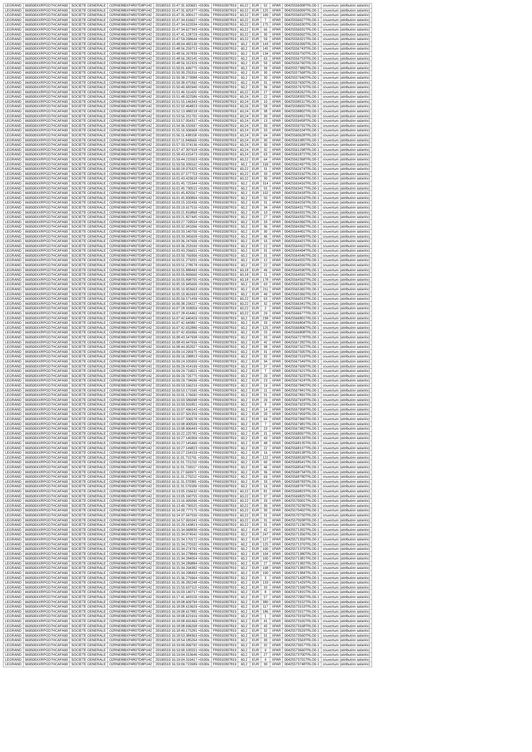| LEGRAND | 969500XXRPGD7HCAFA90 | SOCIETE GENERALE | O2RNE8IBXP4R0TD8PU42 | 20190510 15:47:31.920601 +0100s | FR0010307819 | 60,22 | EUR | 52 | XPAR | 00425556008TRLO0-1 | couverture (attribution salariée) |
| LEGRAND | 969500XXRPGD7HCAFA90 | SOCIETE GENERALE | O2RNE8IBXP4R0TD8PU42 | 20190510 15:47:31.925377 +0100s | FR0010307819 | 60,22 | EUR | 125 | XPAR | 00425556009TRLO0-1 | couverture (attribution salariée) |
| LEGRAND | 969500XXRPGD7HCAFA90 | SOCIETE GENERALE | O2RNE8IBXP4R0TD8PU42 | 20190510 15:47:31.930127 +0100s | FR0010307819 | 60,22 | EUR | 100 | XPAR | 00425556010TRLO0-1 | couverture (attribution salariée) |
| LEGRAND | 969500XXRPGD7HCAFA90 | SOCIETE GENERALE | O2RNE8IBXP4R0TD8PU42 | 20190510 15:47:34.616627 +0100s | FR0010307819 | 60,22 | EUR | 7 | XPAR | 00425556027TRLO0-1 | couverture (attribution salariée) |
| LEGRAND | 969500XXRPGD7HCAFA90 | SOCIETE GENERALE | O2RNE8IBXP4R0TD8PU42 | 20190510 15:47:34.622034 +0100s | FR0010307819 | 60,22 | EUR | 175 | XPAR | 00425556030TRLO0-1 | couverture (attribution salariée) |
| LEGRAND | 969500XXRPGD7HCAFA90 | SOCIETE GENERALE | O2RNE8IBXP4R0TD8PU42 | 20190510 15:47:34.627343 +0100s | FR0010307819 | 60,22 | EUR | 66 | XPAR | 00425556031TRLO0-1 | couverture (attribution salariée) |
| LEGRAND | 969500XXRPGD7HCAFA90 | SOCIETE GENERALE | O2RNE8IBXP4R0TD8PU42 | 20190510 15:47:41.128729 +0100s | FR0010307819 | 60,22 | EUR | 30 | XPAR | 00425556092TRLO0-1 | couverture (attribution salariée) |
| LEGRAND | 969500XXRPGD7HCAFA90 | SOCIETE GENERALE | O2RNE8IBXP4R0TD8PU42 | 20190510 15:47:59.268644 +0100s | FR0010307819 | 60,22 | EUR | 59 | XPAR | 00425556321TRLO0-1 | couverture (attribution salariée) |
| LEGRAND | 969500XXRPGD7HCAFA90 | SOCIETE GENERALE | O2RNE8IBXP4R0TD8PU42 | 20190510 15:48:04.482130 +0100s | FR0010307819 | 60,2 | EUR | 143 | XPAR | 00425556399TRLO0-1 | couverture (attribution salariée) |
| LEGRAND | 969500XXRPGD7HCAFA90 | SOCIETE GENERALE | O2RNE8IBXP4R0TD8PU42 | 20190510 15:48:56.259713 +0100s | FR0010307819 | 60,2 | EUR | 145 | XPAR | 00425556743TRLO0-1 | couverture (attribution salariée) |
| LEGRAND | 969500XXRPGD7HCAFA90 | SOCIETE GENERALE | O2RNE8IBXP4R0TD8PU42 | 20190510 15:48:56.267839 +0100s | FR0010307819 | 60,2 | EUR | 134 | XPAR | 00425556750TRLO0-1 | couverture (attribution salariée) |
| LEGRAND | 969500XXRPGD7HCAFA90 | SOCIETE GENERALE | O2RNE8IBXP4R0TD8PU42 | 20190510 15:48:56.282145 +0100s | FR0010307819 | 60,2 | EUR | 63 | XPAR | 00425556753TRLO0-1 | couverture (attribution salariée) |
| LEGRAND | 969500XXRPGD7HCAFA90 | SOCIETE GENERALE | O2RNE8IBXP4R0TD8PU42 | 20190510 15:48:56.312329 +0100s | FR0010307819 | 60,2 | EUR | 50 | XPAR | 00425556760TRLO0-1 | couverture (attribution salariée) |
| LEGRAND | 969500XXRPGD7HCAFA90 | SOCIETE GENERALE | O2RNE8IBXP4R0TD8PU42 | 20190510 15:50:01.699775 +0100s | FR0010307819 | 60,2 | EUR | 39 | XPAR | 00425557389TRLO0-1 | couverture (attribution salariée) |
| LEGRAND | 969500XXRPGD7HCAFA90 | SOCIETE GENERALE | O2RNE8IBXP4R0TD8PU42 | 20190510 15:50:30.255316 +0100s | FR0010307819 | 60,2 | EUR | 30 | XPAR | 00425557568TRLO0-1 | couverture (attribution salariée) |
| LEGRAND | 969500XXRPGD7HCAFA90 | SOCIETE GENERALE | O2RNE8IBXP4R0TD8PU42 | 20190510 15:50:38.273088 +0100s | FR0010307819 | 60,2 | EUR | 30 | XPAR | 00425557640TRLO0-1 | couverture (attribution salariée) |
| LEGRAND | 969500XXRPGD7HCAFA90 | SOCIETE GENERALE | O2RNE8IBXP4R0TD8PU42 | 20190510 15:50:38.975392 +0100s | FR0010307819 | 60,2 | EUR | 31 | XPAR | 00425557650TRLO0-1 | couverture (attribution salariée) |
| LEGRAND | 969500XXRPGD7HCAFA90 | SOCIETE GENERALE | O2RNE8IBXP4R0TD8PU42 | 20190510 15:50:40.682940 +0100s | FR0010307819 | 60,2 | EUR | 36 | XPAR | 00425557676TRLO0-1 | couverture (attribution salariée) |
| LEGRAND | 969500XXRPGD7HCAFA90 | SOCIETE GENERALE | O2RNE8IBXP4R0TD8PU42 | 20190510 15:51:46.111429 +0100s | FR0010307819 | 60,22 | EUR | 27 | XPAR | 00425558262TRLO0-1 | couverture (attribution salariée) |
| LEGRAND | 969500XXRPGD7HCAFA90 | SOCIETE GENERALE | O2RNE8IBXP4R0TD8PU42 | 20190510 15:51:48.022586 +0100s | FR0010307819 | 60,24 | EUR | 22 | XPAR | 00425558355TRLO0-1 | couverture (attribution salariée) |
| LEGRAND | 969500XXRPGD7HCAFA90 | SOCIETE GENERALE | O2RNE8IBXP4R0TD8PU42 | 20190510 15:51:55.146343 +0100s | FR0010307819 | 60,24 | EUR | 10 | XPAR | 00425558511TRLO0-1 | couverture (attribution salariée) |
| LEGRAND | 969500XXRPGD7HCAFA90 | SOCIETE GENERALE | O2RNE8IBXP4R0TD8PU42 | 20190510 15:52:02.464823 +0100s | FR0010307819 | 60,26 | EUR | 58 | XPAR | 00425558655TRLO0-1 | couverture (attribution salariée) |
| LEGRAND | 969500XXRPGD7HCAFA90 | SOCIETE GENERALE | O2RNE8IBXP4R0TD8PU42 | 20190510 15:52:13.988218 +0100s | FR0010307819 | 60,24 | EUR | 38 | XPAR | 00425558802TRLO0-1 | couverture (attribution salariée) |
| LEGRAND | 969500XXRPGD7HCAFA90 | SOCIETE GENERALE | O2RNE8IBXP4R0TD8PU42 | 20190510 15:53:56.251702 +0100s | FR0010307819 | 60,24 | EUR | 30 | XPAR | 00425559451TRLO0-1 | couverture (attribution salariée) |
| LEGRAND | 969500XXRPGD7HCAFA90 | SOCIETE GENERALE | O2RNE8IBXP4R0TD8PU42 | 20190510 15:53:57.054317 +0100s | FR0010307819 | 60,24 | EUR | 13 | XPAR | 00425559458TRLO0-1 | couverture (attribution salariée) |
| LEGRAND | 969500XXRPGD7HCAFA90 | SOCIETE GENERALE | O2RNE8IBXP4R0TD8PU42 | 20190510 15:54:36.532697 +0100s | FR0010307819 | 60,24 | EUR | 30 | XPAR | 00425559791TRLO0-1 | couverture (attribution salariée) |
| LEGRAND | 969500XXRPGD7HCAFA90 | SOCIETE GENERALE | O2RNE8IBXP4R0TD8PU42 | 20190510 15:55:16.506968 +0100s | FR0010307819 | 60,24 | EUR | 33 | XPAR | 00425560104TRLO0-1 | couverture (attribution salariée) |
| LEGRAND | 969500XXRPGD7HCAFA90 | SOCIETE GENERALE | O2RNE8IBXP4R0TD8PU42 | 20190510 15:56:11.438158 +0100s | FR0010307819 | 60,24 | EUR | 64 | XPAR | 00425560628TRLO0-1 | couverture (attribution salariée) |
| LEGRAND | 969500XXRPGD7HCAFA90 | SOCIETE GENERALE | O2RNE8IBXP4R0TD8PU42 | 20190510 15:57:11.840669 +0100s | FR0010307819 | 60,24 | EUR | 30 | XPAR | 00425561085TRLO0-1 | couverture (attribution salariée) |
| LEGRAND | 969500XXRPGD7HCAFA90 | SOCIETE GENERALE | O2RNE8IBXP4R0TD8PU42 | 20190510 15:57:33.374136 +0100s | FR0010307819 | 60,24 | EUR | 30 | XPAR | 00425561189TRLO0-1 | couverture (attribution salariée) |
| LEGRAND | 969500XXRPGD7HCAFA90 | SOCIETE GENERALE | O2RNE8IBXP4R0TD8PU42 | 20190510 15:57:47.397918 +0100s | FR0010307819 | 60,24 | EUR | 32 | XPAR | 00425561298TRLO0-1 | couverture (attribution salariée) |
| LEGRAND | 969500XXRPGD7HCAFA90 | SOCIETE GENERALE | O2RNE8IBXP4R0TD8PU42 | 20190510 15:58:43.615473 +0100s | FR0010307819 | 60,24 | EUR | 63 | XPAR | 00425561872TRLO0-1 | couverture (attribution salariée) |
| LEGRAND | 969500XXRPGD7HCAFA90 | SOCIETE GENERALE | O2RNE8IBXP4R0TD8PU42 | 20190510 15:59:44.215503 +0100s | FR0010307819 | 60,22 | EUR | 64 | XPAR | 00425562368TRLO0-1 | couverture (attribution salariée) |
| LEGRAND | 969500XXRPGD7HCAFA90 | SOCIETE GENERALE | O2RNE8IBXP4R0TD8PU42 | 20190510 15:59:59.339162 +0100s | FR0010307819 | 60,2 | EUR | 199 | XPAR | 00425562497TRLO0-1 | couverture (attribution salariée) |
| LEGRAND | 969500XXRPGD7HCAFA90 | SOCIETE GENERALE | O2RNE8IBXP4R0TD8PU42 | 20190510 16:00:18.076325 +0100s | FR0010307819 | 60,22 | EUR | 31 | XPAR | 00425562674TRLO0-1 | couverture (attribution salariée) |
| LEGRAND | 969500XXRPGD7HCAFA90 | SOCIETE GENERALE | O2RNE8IBXP4R0TD8PU42 | 20190510 16:01:07.577753 +0100s | FR0010307819 | 60,22 | EUR | 33 | XPAR | 00425563192TRLO0-1 | couverture (attribution salariée) |
| LEGRAND | 969500XXRPGD7HCAFA90 | SOCIETE GENERALE | O2RNE8IBXP4R0TD8PU42 | 20190510 16:01:43.423618 +0100s | FR0010307819 | 60,22 | EUR | 30 | XPAR | 00425563404TRLO0-1 | couverture (attribution salariée) |
| LEGRAND | 969500XXRPGD7HCAFA90 | SOCIETE GENERALE | O2RNE8IBXP4R0TD8PU42 | 20190510 16:01:45.725344 +0100s | FR0010307819 | 60,2 | EUR | 314 | XPAR | 00425563416TRLO0-1 | couverture (attribution salariée) |
| LEGRAND | 969500XXRPGD7HCAFA90 | SOCIETE GENERALE | O2RNE8IBXP4R0TD8PU42 | 20190510 16:01:45.730515 +0100s | FR0010307819 | 60,2 | EUR | 55 | XPAR | 00425563417TRLO0-1 | couverture (attribution salariée) |
| LEGRAND | 969500XXRPGD7HCAFA90 | SOCIETE GENERALE | O2RNE8IBXP4R0TD8PU42 | 20190510 16:01:45.825567 +0100s | FR0010307819 | 60,2 | EUR | 102 | XPAR | 00425563418TRLO0-1 | couverture (attribution salariée) |
| LEGRAND | 969500XXRPGD7HCAFA90 | SOCIETE GENERALE | O2RNE8IBXP4R0TD8PU42 | 20190510 16:01:45.830804 +0100s | FR0010307819 | 60,2 | EUR | 50 | XPAR | 00425563419TRLO0-1 | couverture (attribution salariée) |
| LEGRAND | 969500XXRPGD7HCAFA90 | SOCIETE GENERALE | O2RNE8IBXP4R0TD8PU42 | 20190510 16:03:15.102436 +0100s | FR0010307819 | 60,2 | EUR | 31 | XPAR | 00425564259TRLO0-1 | couverture (attribution salariée) |
| LEGRAND | 969500XXRPGD7HCAFA90 | SOCIETE GENERALE | O2RNE8IBXP4R0TD8PU42 | 20190510 16:03:19.917516 +0100s | FR0010307819 | 60,2 | EUR | 34 | XPAR | 00425564317TRLO0-1 | couverture (attribution salariée) |
| LEGRAND | 969500XXRPGD7HCAFA90 | SOCIETE GENERALE | O2RNE8IBXP4R0TD8PU42 | 20190510 16:03:21.819868 +0100s | FR0010307819 | 60,2 | EUR | 10 | XPAR | 00425564331TRLO0-1 | couverture (attribution salariée) |
| LEGRAND | 969500XXRPGD7HCAFA90 | SOCIETE GENERALE | O2RNE8IBXP4R0TD8PU42 | 20190510 16:03:21.827445 +0100s | FR0010307819 | 60,2 | EUR | 27 | XPAR | 00425564332TRLO0-1 | couverture (attribution salariée) |
| LEGRAND | 969500XXRPGD7HCAFA90 | SOCIETE GENERALE | O2RNE8IBXP4R0TD8PU42 | 20190510 16:03:27.729554 +0100s | FR0010307819 | 60,2 | EUR | 33 | XPAR | 00425564366TRLO0-1 | couverture (attribution salariée) |
| LEGRAND | 969500XXRPGD7HCAFA90 | SOCIETE GENERALE | O2RNE8IBXP4R0TD8PU42 | 20190510 16:03:32.041096 +0100s | FR0010307819 | 60,2 | EUR | 36 | XPAR | 00425564392TRLO0-1 | couverture (attribution salariée) |
| LEGRAND | 969500XXRPGD7HCAFA90 | SOCIETE GENERALE | O2RNE8IBXP4R0TD8PU42 | 20190510 16:03:33.140700 +0100s | FR0010307819 | 60,2 | EUR | 30 | XPAR | 00425564401TRLO0-1 | couverture (attribution salariée) |
| LEGRAND | 969500XXRPGD7HCAFA90 | SOCIETE GENERALE | O2RNE8IBXP4R0TD8PU42 | 20190510 16:03:33.345658 +0100s | FR0010307819 | 60,2 | EUR | 46 | XPAR | 00425564409TRLO0-1 | couverture (attribution salariée) |
| LEGRAND | 969500XXRPGD7HCAFA90 | SOCIETE GENERALE | O2RNE8IBXP4R0TD8PU42 | 20190510 16:03:36.247606 +0100s | FR0010307819 | 60,2 | EUR | 16 | XPAR | 00425564421TRLO0-1 | couverture (attribution salariée) |
| LEGRAND | 969500XXRPGD7HCAFA90 | SOCIETE GENERALE | O2RNE8IBXP4R0TD8PU42 | 20190510 16:03:36.253160 +0100s | FR0010307819 | 60,2 | EUR | 22 | XPAR | 00425564422TRLO0-1 | couverture (attribution salariée) |
| LEGRAND | 969500XXRPGD7HCAFA90 | SOCIETE GENERALE | O2RNE8IBXP4R0TD8PU42 | 20190510 16:03:43.256651 +0100s | FR0010307819 | 60,2 | EUR | 31 | XPAR | 00425564494TRLO0-1 | couverture (attribution salariée) |
| LEGRAND | 969500XXRPGD7HCAFA90 | SOCIETE GENERALE | O2RNE8IBXP4R0TD8PU42 | 20190510 16:03:50.769306 +0100s | FR0010307819 | 60,2 | EUR | 31 | XPAR | 00425564546TRLO0-1 | couverture (attribution salariée) |
| LEGRAND | 969500XXRPGD7HCAFA90 | SOCIETE GENERALE | O2RNE8IBXP4R0TD8PU42 | 20190510 16:03:51.273201 +0100s | FR0010307819 | 60,2 | EUR | 12 | XPAR | 00425564555TRLO0-1 | couverture (attribution salariée) |
| LEGRAND | 969500XXRPGD7HCAFA90 | SOCIETE GENERALE | O2RNE8IBXP4R0TD8PU42 | 20190510 16:03:51.278578 +0100s | FR0010307819 | 60,2 | EUR | 22 | XPAR | 00425564556TRLO0-1 | couverture (attribution salariée) |
| LEGRAND | 969500XXRPGD7HCAFA90 | SOCIETE GENERALE | O2RNE8IBXP4R0TD8PU42 | 20190510 16:03:55.888493 +0100s | FR0010307819 | 60,18 | EUR | 49 | XPAR | 00425564590TRLO0-1 | couverture (attribution salariée) |
| LEGRAND | 969500XXRPGD7HCAFA90 | SOCIETE GENERALE | O2RNE8IBXP4R0TD8PU42 | 20190510 16:03:55.893660 +0100s | FR0010307819 | 60,18 | EUR | 11 | XPAR | 00425564591TRLO0-1 | couverture (attribution salariée) |
| LEGRAND | 969500XXRPGD7HCAFA90 | SOCIETE GENERALE | O2RNE8IBXP4R0TD8PU42 | 20190510 16:03:55.898705 +0100s | FR0010307819 | 60,18 | EUR | 178 | XPAR | 00425564592TRLO0-1 | couverture (attribution salariée) |
| LEGRAND | 969500XXRPGD7HCAFA90 | SOCIETE GENERALE | O2RNE8IBXP4R0TD8PU42 | 20190510 16:05:10.945606 +0100s | FR0010307819 | 60,2 | EUR | 63 | XPAR | 00425565363TRLO0-1 | couverture (attribution salariée) |
| LEGRAND | 969500XXRPGD7HCAFA90 | SOCIETE GENERALE | O2RNE8IBXP4R0TD8PU42 | 20190510 16:05:10.953663 +0100s | FR0010307819 | 60,2 | EUR | 211 | XPAR | 00425565365TRLO0-1 | couverture (attribution salariée) |
| LEGRAND | 969500XXRPGD7HCAFA90 | SOCIETE GENERALE | O2RNE8IBXP4R0TD8PU42 | 20190510 16:05:10.961693 +0100s | FR0010307819 | 60,2 | EUR | 49 | XPAR | 00425565366TRLO0-1 | couverture (attribution salariée) |
| LEGRAND | 969500XXRPGD7HCAFA90 | SOCIETE GENERALE | O2RNE8IBXP4R0TD8PU42 | 20190510 16:05:59.571439 +0100s | FR0010307819 | 60,22 | EUR | 63 | XPAR | 00425566013TRLO0-1 | couverture (attribution salariée) |
| LEGRAND | 969500XXRPGD7HCAFA90 | SOCIETE GENERALE | O2RNE8IBXP4R0TD8PU42 | 20190510 16:06:38.234227 +0100s | FR0010307819 | 60,22 | EUR | 32 | XPAR | 00425566341TRLO0-1 | couverture (attribution salariée) |
| LEGRAND | 969500XXRPGD7HCAFA90 | SOCIETE GENERALE | O2RNE8IBXP4R0TD8PU42 | 20190510 16:07:28.318059 +0100s | FR0010307819 | 60,22 | EUR | 2 | XPAR | 00425566673TRLO0-1 | couverture (attribution salariée) |
| LEGRAND | 969500XXRPGD7HCAFA90 | SOCIETE GENERALE | O2RNE8IBXP4R0TD8PU42 | 20190510 16:07:28.414461 +0100s | FR0010307819 | 60,22 | EUR | 29 | XPAR | 00425566677TRLO0-1 | couverture (attribution salariée) |
| LEGRAND | 969500XXRPGD7HCAFA90 | SOCIETE GENERALE | O2RNE8IBXP4R0TD8PU42 | 20190510 16:07:42.640429 +0100s | FR0010307819 | 60,2 | EUR | 238 | XPAR | 00425566801TRLO0-1 | couverture (attribution salariée) |
| LEGRAND | 969500XXRPGD7HCAFA90 | SOCIETE GENERALE | O2RNE8IBXP4R0TD8PU42 | 20190510 16:07:42.645867 +0100s | FR0010307819 | 60,2 | EUR | 33 | XPAR | 00425566804TRLO0-1 | couverture (attribution salariée) |
| LEGRAND | 969500XXRPGD7HCAFA90 | SOCIETE GENERALE | O2RNE8IBXP4R0TD8PU42 | 20190510 16:07:42.652880 +0100s | FR0010307819 | 60,2 | EUR | 125 | XPAR | 00425566806TRLO0-1 | couverture (attribution salariée) |
| LEGRAND | 969500XXRPGD7HCAFA90 | SOCIETE GENERALE | O2RNE8IBXP4R0TD8PU42 | 20190510 16:07:42.659366 +0100s | FR0010307819 | 60,2 | EUR | 25 | XPAR | 00425566808TRLO0-1 | couverture (attribution salariée) |
| LEGRAND | 969500XXRPGD7HCAFA90 | SOCIETE GENERALE | O2RNE8IBXP4R0TD8PU42 | 20190510 16:08:43.547938 +0100s | FR0010307819 | 60,2 | EUR | 33 | XPAR | 00425567278TRLO0-1 | couverture (attribution salariée) |
| LEGRAND | 969500XXRPGD7HCAFA90 | SOCIETE GENERALE | O2RNE8IBXP4R0TD8PU42 | 20190510 16:08:43.647656 +0100s | FR0010307819 | 60,2 | EUR | 42 | XPAR | 00425567282TRLO0-1 | couverture (attribution salariée) |
| LEGRAND | 969500XXRPGD7HCAFA90 | SOCIETE GENERALE | O2RNE8IBXP4R0TD8PU42 | 20190510 16:08:44.952027 +0100s | FR0010307819 | 60,2 | EUR | 38 | XPAR | 00425567322TRLO0-1 | couverture (attribution salariée) |
| LEGRAND | 969500XXRPGD7HCAFA90 | SOCIETE GENERALE | O2RNE8IBXP4R0TD8PU42 | 20190510 16:09:14.295975 +0100s | FR0010307819 | 60,2 | EUR | 31 | XPAR | 00425567505TRLO0-1 | couverture (attribution salariée) |
| LEGRAND | 969500XXRPGD7HCAFA90 | SOCIETE GENERALE | O2RNE8IBXP4R0TD8PU42 | 20190510 16:09:16.298813 +0100s | FR0010307819 | 60,2 | EUR | 32 | XPAR | 00425567519TRLO0-1 | couverture (attribution salariée) |
| LEGRAND | 969500XXRPGD7HCAFA90 | SOCIETE GENERALE | O2RNE8IBXP4R0TD8PU42 | 20190510 16:09:24.105950 +0100s | FR0010307819 | 60,2 | EUR | 34 | XPAR | 00425567549TRLO0-1 | couverture (attribution salariée) |
| LEGRAND | 969500XXRPGD7HCAFA90 | SOCIETE GENERALE | O2RNE8IBXP4R0TD8PU42 | 20190510 16:09:29.414199 +0100s | FR0010307819 | 60,2 | EUR | 37 | XPAR | 00425567609TRLO0-1 | couverture (attribution salariée) |
| LEGRAND | 969500XXRPGD7HCAFA90 | SOCIETE GENERALE | O2RNE8IBXP4R0TD8PU42 | 20190510 16:09:29.719021 +0100s | FR0010307819 | 60,2 | EUR | 7 | XPAR | 00425567621TRLO0-1 | couverture (attribution salariée) |
| LEGRAND | 969500XXRPGD7HCAFA90 | SOCIETE GENERALE | O2RNE8IBXP4R0TD8PU42 | 20190510 16:09:29.726775 +0100s | FR0010307819 | 60,2 | EUR | 20 | XPAR | 00425567623TRLO0-1 | couverture (attribution salariée) |
| LEGRAND | 969500XXRPGD7HCAFA90 | SOCIETE GENERALE | O2RNE8IBXP4R0TD8PU42 | 20190510 16:09:29.734696 +0100s | FR0010307819 | 60,2 | EUR | 23 | XPAR | 00425567624TRLO0-1 | couverture (attribution salariée) |
| LEGRAND | 969500XXRPGD7HCAFA90 | SOCIETE GENERALE | O2RNE8IBXP4R0TD8PU42 | 20190510 16:09:53.166219 +0100s | FR0010307819 | 60,2 | EUR | 19 | XPAR | 00425567840TRLO0-1 | couverture (attribution salariée) |
| LEGRAND | 969500XXRPGD7HCAFA90 | SOCIETE GENERALE | O2RNE8IBXP4R0TD8PU42 | 20190510 16:09:53.171595 +0100s | FR0010307819 | 60,2 | EUR | 11 | XPAR | 00425567841TRLO0-1 | couverture (attribution salariée) |
| LEGRAND | 969500XXRPGD7HCAFA90 | SOCIETE GENERALE | O2RNE8IBXP4R0TD8PU42 | 20190510 16:10:01.176692 +0100s | FR0010307819 | 60,2 | EUR | 31 | XPAR | 00425567891TRLO0-1 | couverture (attribution salariée) |
| LEGRAND | 969500XXRPGD7HCAFA90 | SOCIETE GENERALE | O2RNE8IBXP4R0TD8PU42 | 20190510 16:10:03.586098 +0100s | FR0010307819 | 60,2 | EUR | 29 | XPAR | 00425567918TRLO0-1 | couverture (attribution salariée) |
| LEGRAND | 969500XXRPGD7HCAFA90 | SOCIETE GENERALE | O2RNE8IBXP4R0TD8PU42 | 20190510 16:10:03.591851 +0100s | FR0010307819 | 60,2 | EUR | 8 | XPAR | 00425567923TRLO0-1 | couverture (attribution salariée) |
| LEGRAND | 969500XXRPGD7HCAFA90 | SOCIETE GENERALE | O2RNE8IBXP4R0TD8PU42 | 20190510 16:10:07.496143 +0100s | FR0010307819 | 60,2 | EUR | 14 | XPAR | 00425567958TRLO0-1 | couverture (attribution salariée) |
| LEGRAND | 969500XXRPGD7HCAFA90 | SOCIETE GENERALE | O2RNE8IBXP4R0TD8PU42 | 20190510 16:10:07.501359 +0100s | FR0010307819 | 60,2 | EUR | 20 | XPAR | 00425567959TRLO0-1 | couverture (attribution salariée) |
| LEGRAND | 969500XXRPGD7HCAFA90 | SOCIETE GENERALE | O2RNE8IBXP4R0TD8PU42 | 20190510 16:10:07.506578 +0100s | FR0010307819 | 60,2 | EUR | 64 | XPAR | 00425567960TRLO0-1 | couverture (attribution salariée) |
| LEGRAND | 969500XXRPGD7HCAFA90 | SOCIETE GENERALE | O2RNE8IBXP4R0TD8PU42 | 20190510 16:10:08.900509 +0100s | FR0010307819 | 60,2 | EUR | 7 | XPAR | 00425567981TRLO0-1 | couverture (attribution salariée) |
| LEGRAND | 969500XXRPGD7HCAFA90 | SOCIETE GENERALE | O2RNE8IBXP4R0TD8PU42 | 20190510 16:10:08.906443 +0100s | FR0010307819 | 60,2 | EUR | 23 | XPAR | 00425567982TRLO0-1 | couverture (attribution salariée) |
| LEGRAND | 969500XXRPGD7HCAFA90 | SOCIETE GENERALE | O2RNE8IBXP4R0TD8PU42 | 20190510 16:10:22.225781 +0100s | FR0010307819 | 60,2 | EUR | 31 | XPAR | 00425568097TRLO0-1 | couverture (attribution salariée) |
| LEGRAND | 969500XXRPGD7HCAFA90 | SOCIETE GENERALE | O2RNE8IBXP4R0TD8PU42 | 20190510 16:10:27.140309 +0100s | FR0010307819 | 60,2 | EUR | 43 | XPAR | 00425568133TRLO0-1 | couverture (attribution salariée) |
| LEGRAND | 969500XXRPGD7HCAFA90 | SOCIETE GENERALE | O2RNE8IBXP4R0TD8PU42 | 20190510 16:10:27.145460 +0100s | FR0010307819 | 60,2 | EUR | 48 | XPAR | 00425568135TRLO0-1 | couverture (attribution salariée) |
| LEGRAND | 969500XXRPGD7HCAFA90 | SOCIETE GENERALE | O2RNE8IBXP4R0TD8PU42 | 20190510 16:10:27.149823 +0100s | FR0010307819 | 60,2 | EUR | 22 | XPAR | 00425568137TRLO0-1 | couverture (attribution salariée) |
| LEGRAND | 969500XXRPGD7HCAFA90 | SOCIETE GENERALE | O2RNE8IBXP4R0TD8PU42 | 20190510 16:10:27.154159 +0100s | FR0010307819 | 60,2 | EUR | 16 | XPAR | 00425568138TRLO0-1 | couverture (attribution salariée) |
| LEGRAND | 969500XXRPGD7HCAFA90 | SOCIETE GENERALE | O2RNE8IBXP4R0TD8PU42 | 20190510 16:11:01.715791 +0100s | FR0010307819 | 60,2 | EUR | 122 | XPAR | 00425568539TRLO0-1 | couverture (attribution salariée) |
| LEGRAND | 969500XXRPGD7HCAFA90 | SOCIETE GENERALE | O2RNE8IBXP4R0TD8PU42 | 20190510 16:11:01.721210 +0100s | FR0010307819 | 60,2 | EUR | 60 | XPAR | 00425568541TRLO0-1 | couverture (attribution salariée) |
| LEGRAND | 969500XXRPGD7HCAFA90 | SOCIETE GENERALE | O2RNE8IBXP4R0TD8PU42 | 20190510 16:11:01.726517 +0100s | FR0010307819 | 60,2 | EUR | 46 | XPAR | 00425568542TRLO0-1 | couverture (attribution salariée) |
| LEGRAND | 969500XXRPGD7HCAFA90 | SOCIETE GENERALE | O2RNE8IBXP4R0TD8PU42 | 20190510 16:11:27.660971 +0100s | FR0010307819 | 60,2 | EUR | 36 | XPAR | 00425568734TRLO0-1 | couverture (attribution salariée) |
| LEGRAND | 969500XXRPGD7HCAFA90 | SOCIETE GENERALE | O2RNE8IBXP4R0TD8PU42 | 20190510 16:11:31.270212 +0100s | FR0010307819 | 60,2 | EUR | 69 | XPAR | 00425568780TRLO0-1 | couverture (attribution salariée) |
| LEGRAND | 969500XXRPGD7HCAFA90 | SOCIETE GENERALE | O2RNE8IBXP4R0TD8PU42 | 20190510 16:11:31.370381 +0100s | FR0010307819 | 60,2 | EUR | 33 | XPAR | 00425568783TRLO0-1 | couverture (attribution salariée) |
| LEGRAND | 969500XXRPGD7HCAFA90 | SOCIETE GENERALE | O2RNE8IBXP4R0TD8PU42 | 20190510 16:11:31.570189 +0100s | FR0010307819 | 60,2 | EUR | 16 | XPAR | 00425568787TRLO0-1 | couverture (attribution salariée) |
| LEGRAND | 969500XXRPGD7HCAFA90 | SOCIETE GENERALE | O2RNE8IBXP4R0TD8PU42 | 20190510 16:13:05.156632 +0100s | FR0010307819 | 60,22 | EUR | 81 | XPAR | 00425569823TRLO0-1 | couverture (attribution salariée) |
| LEGRAND | 969500XXRPGD7HCAFA90 | SOCIETE GENERALE | O2RNE8IBXP4R0TD8PU42 | 20190510 16:13:05.160755 +0100s | FR0010307819 | 60,22 | EUR | 37 | XPAR | 00425569825TRLO0-1 | couverture (attribution salariée) |
| LEGRAND | 969500XXRPGD7HCAFA90 | SOCIETE GENERALE | O2RNE8IBXP4R0TD8PU42 | 20190510 16:13:16.995096 +0100s | FR0010307819 | 60,22 | EUR | 33 | XPAR | 00425570001TRLO0-1 | couverture (attribution salariée) |
| LEGRAND | 969500XXRPGD7HCAFA90 | SOCIETE GENERALE | O2RNE8IBXP4R0TD8PU42 | 20190510 16:13:40.736525 +0100s | FR0010307819 | 60,22 | EUR | 30 | XPAR | 00425570239TRLO0-1 | couverture (attribution salariée) |
| LEGRAND | 969500XXRPGD7HCAFA90 | SOCIETE GENERALE | O2RNE8IBXP4R0TD8PU42 | 20190510 16:14:00.777175 +0100s | FR0010307819 | 60,22 | EUR | 30 | XPAR | 00425570402TRLO0-1 | couverture (attribution salariée) |
| LEGRAND | 969500XXRPGD7HCAFA90 | SOCIETE GENERALE | O2RNE8IBXP4R0TD8PU42 | 20190510 16:14:37.547550 +0100s | FR0010307819 | 60,22 | EUR | 31 | XPAR | 00425570750TRLO0-1 | couverture (attribution salariée) |
| LEGRAND | 969500XXRPGD7HCAFA90 | SOCIETE GENERALE | O2RNE8IBXP4R0TD8PU42 | 20190510 16:14:57.991041 +0100s | FR0010307819 | 60,22 | EUR | 31 | XPAR | 00425570938TRLO0-1 | couverture (attribution salariée) |
| LEGRAND | 969500XXRPGD7HCAFA90 | SOCIETE GENERALE | O2RNE8IBXP4R0TD8PU42 | 20190510 16:15:20.143813 +0100s | FR0010307819 | 60,22 | EUR | 31 | XPAR | 00425571236TRLO0-1 | couverture (attribution salariée) |
| LEGRAND | 969500XXRPGD7HCAFA90 | SOCIETE GENERALE | O2RNE8IBXP4R0TD8PU42 | 20190510 16:15:34.068830 +0100s | FR0010307819 | 60,2 | EUR | 42 | XPAR | 00425571355TRLO0-1 | couverture (attribution salariée) |
| LEGRAND | 969500XXRPGD7HCAFA90 | SOCIETE GENERALE | O2RNE8IBXP4R0TD8PU42 | 20190510 16:15:34.074542 +0100s | FR0010307819 | 60,2 | EUR | 247 | XPAR | 00425571356TRLO0-1 | couverture (attribution salariée) |
| LEGRAND | 969500XXRPGD7HCAFA90 | SOCIETE GENERALE | O2RNE8IBXP4R0TD8PU42 | 20190510 16:15:34.170172 +0100s | FR0010307819 | 60,2 | EUR | 127 | XPAR | 00425571359TRLO0-1 | couverture (attribution salariée) |
| LEGRAND | 969500XXRPGD7HCAFA90 | SOCIETE GENERALE | O2RNE8IBXP4R0TD8PU42 | 20190510 16:15:34.270102 +0100s | FR0010307819 | 60,2 | EUR | 125 | XPAR | 00425571376TRLO0-1 | couverture (attribution salariée) |
| LEGRAND | 969500XXRPGD7HCAFA90 | SOCIETE GENERALE | O2RNE8IBXP4R0TD8PU42 | 20190510 16:15:34.274791 +0100s | FR0010307819 | 60,2 | EUR | 100 | XPAR | 00425571379TRLO0-1 | couverture (attribution salariée) |
| LEGRAND | 969500XXRPGD7HCAFA90 | SOCIETE GENERALE | O2RNE8IBXP4R0TD8PU42 | 20190510 16:15:34.278849 +0100s | FR0010307819 | 60,2 | EUR | 104 | XPAR | 00425571380TRLO0-1 | couverture (attribution salariée) |
| LEGRAND | 969500XXRPGD7HCAFA90 | SOCIETE GENERALE | O2RNE8IBXP4R0TD8PU42 | 20190510 16:15:34.284054 +0100s | FR0010307819 | 60,2 | EUR | 100 | XPAR | 00425571381TRLO0-1 | couverture (attribution salariée) |
| LEGRAND | 969500XXRPGD7HCAFA90 | SOCIETE GENERALE | O2RNE8IBXP4R0TD8PU42 | 20190510 16:15:34.289884 +0100s | FR0010307819 | 60,2 | EUR | 27 | XPAR | 00425571382TRLO0-1 | couverture (attribution salariée) |
| LEGRAND | 969500XXRPGD7HCAFA90 | SOCIETE GENERALE | O2RNE8IBXP4R0TD8PU42 | 20190510 16:15:34.294382 +0100s | FR0010307819 | 60,2 | EUR | 198 | XPAR | 00425571383TRLO0-1 | couverture (attribution salariée) |
| LEGRAND | 969500XXRPGD7HCAFA90 | SOCIETE GENERALE | O2RNE8IBXP4R0TD8PU42 | 20190510 16:15:34.298493 +0100s | FR0010307819 | 60,2 | EUR | 100 | XPAR | 00425571384TRLO0-1 | couverture (attribution salariée) |
| LEGRAND | 969500XXRPGD7HCAFA90 | SOCIETE GENERALE | O2RNE8IBXP4R0TD8PU42 | 20190510 16:15:36.276964 +0100s | FR0010307819 | 60,2 | EUR | 3 | XPAR | 00425571428TRLO0-1 | couverture (attribution salariée) |
| LEGRAND | 969500XXRPGD7HCAFA90 | SOCIETE GENERALE | O2RNE8IBXP4R0TD8PU42 | 20190510 16:15:36.282248 +0100s | FR0010307819 | 60,2 | EUR | 133 | XPAR | 00425571429TRLO0-1 | couverture (attribution salariée) |
| LEGRAND | 969500XXRPGD7HCAFA90 | SOCIETE GENERALE | O2RNE8IBXP4R0TD8PU42 | 20190510 16:15:50.637113 +0100s | FR0010307819 | 60,2 | EUR | 33 | XPAR | 00425571599TRLO0-1 | couverture (attribution salariée) |
| LEGRAND | 969500XXRPGD7HCAFA90 | SOCIETE GENERALE | O2RNE8IBXP4R0TD8PU42 | 20190510 16:16:03.140717 +0100s | FR0010307819 | 60,2 | EUR | 8 | XPAR | 00425571815TRLO0-1 | couverture (attribution salariée) |
| LEGRAND | 969500XXRPGD7HCAFA90 | SOCIETE GENERALE | O2RNE8IBXP4R0TD8PU42 | 20190510 16:17:41.943150 +0100s | FR0010307819 | 60,2 | EUR | 57 | XPAR | 00425572902TRLO0-1 | couverture (attribution salariée) |
| LEGRAND | 969500XXRPGD7HCAFA90 | SOCIETE GENERALE | O2RNE8IBXP4R0TD8PU42 | 20190510 16:18:08.609794 +0100s | FR0010307819 | 60,2 | EUR | 380 | XPAR | 00425573152TRLO0-1 | couverture (attribution salariée) |
| LEGRAND | 969500XXRPGD7HCAFA90 | SOCIETE GENERALE | O2RNE8IBXP4R0TD8PU42 | 20190510 16:18:08.613629 +0100s | FR0010307819 | 60,2 | EUR | 117 | XPAR | 00425573153TRLO0-1 | couverture (attribution salariée) |
| LEGRAND | 969500XXRPGD7HCAFA90 | SOCIETE GENERALE | O2RNE8IBXP4R0TD8PU42 | 20190510 16:18:08.617882 +0100s | FR0010307819 | 60,2 | EUR | 186 | XPAR | 00425573157TRLO0-1 | couverture (attribution salariée) |
| LEGRAND | 969500XXRPGD7HCAFA90 | SOCIETE GENERALE | O2RNE8IBXP4R0TD8PU42 | 20190510 16:18:08.621916 +0100s | FR0010307819 | 60,2 | EUR | 1 | XPAR | 00425573159TRLO0-1 | couverture (attribution salariée) |
| LEGRAND | 969500XXRPGD7HCAFA90 | SOCIETE GENERALE | O2RNE8IBXP4R0TD8PU42 | 20190510 16:18:08.691469 +0100s | FR0010307819 | 60,2 | EUR | 41 | XPAR | 00425573165TRLO0-1 | couverture (attribution salariée) |
| LEGRAND | 969500XXRPGD7HCAFA90 | SOCIETE GENERALE | O2RNE8IBXP4R0TD8PU42 | 20190510 16:18:08.696268 +0100s | FR0010307819 | 60,2 | EUR | 45 | XPAR | 00425573168TRLO0-1 | couverture (attribution salariée) |
| LEGRAND | 969500XXRPGD7HCAFA90 | SOCIETE GENERALE | O2RNE8IBXP4R0TD8PU42 | 20190510 16:18:49.175281 +0100s | FR0010307819 | 60,2 | EUR | 32 | XPAR | 00425573529TRLO0-1 | couverture (attribution salariée) |
| LEGRAND | 969500XXRPGD7HCAFA90 | SOCIETE GENERALE | O2RNE8IBXP4R0TD8PU42 | 20190510 16:18:53.384363 +0100s | FR0010307819 | 60,2 | EUR | 31 | XPAR | 00425573560TRLO0-1 | couverture (attribution salariée) |
| LEGRAND | 969500XXRPGD7HCAFA90 | SOCIETE GENERALE | O2RNE8IBXP4R0TD8PU42 | 20190510 16:18:54.185264 +0100s | FR0010307819 | 60,2 | EUR | 30 | XPAR | 00425573563TRLO0-1 | couverture (attribution salariée) |
| LEGRAND | 969500XXRPGD7HCAFA90 | SOCIETE GENERALE | O2RNE8IBXP4R0TD8PU42 | 20190510 16:19:00.099792 +0100s | FR0010307819 | 60,2 | EUR | 32 | XPAR | 00425573657TRLO0-1 | couverture (attribution salariée) |
| LEGRAND | 969500XXRPGD7HCAFA90 | SOCIETE GENERALE | O2RNE8IBXP4R0TD8PU42 | 20190510 16:19:00.105551 +0100s | FR0010307819 | 60,2 | EUR | 9 | XPAR | 00425573660TRLO0-1 | couverture (attribution salariée) |
| LEGRAND | 969500XXRPGD7HCAFA90 | SOCIETE GENERALE | O2RNE8IBXP4R0TD8PU42 | 20190510 16:19:04.313646 +0100s | FR0010307819 | 60,2 | EUR | 27 | XPAR | 00425573700TRLO0-1 | couverture (attribution salariée) |
| LEGRAND | 969500XXRPGD7HCAFA90 | SOCIETE GENERALE | O2RNE8IBXP4R0TD8PU42 | 20190510 16:19:04.319417 +0100s | FR0010307819 | 60,2 | EUR | 4 | XPAR | 00425573701TRLO0-1 | couverture (attribution salariée) |
| LEGRAND | 969500XXRPGD7HCAFA90 | SOCIETE GENERALE | O2RNE8IBXP4R0TD8PU42 | 20190510 16:19:09.722689 +0100s | FR0010307819 | 60,2 | EUR | 30 | XPAR | 00425573748TRLO0-1 | couverture (attribution salariée) |